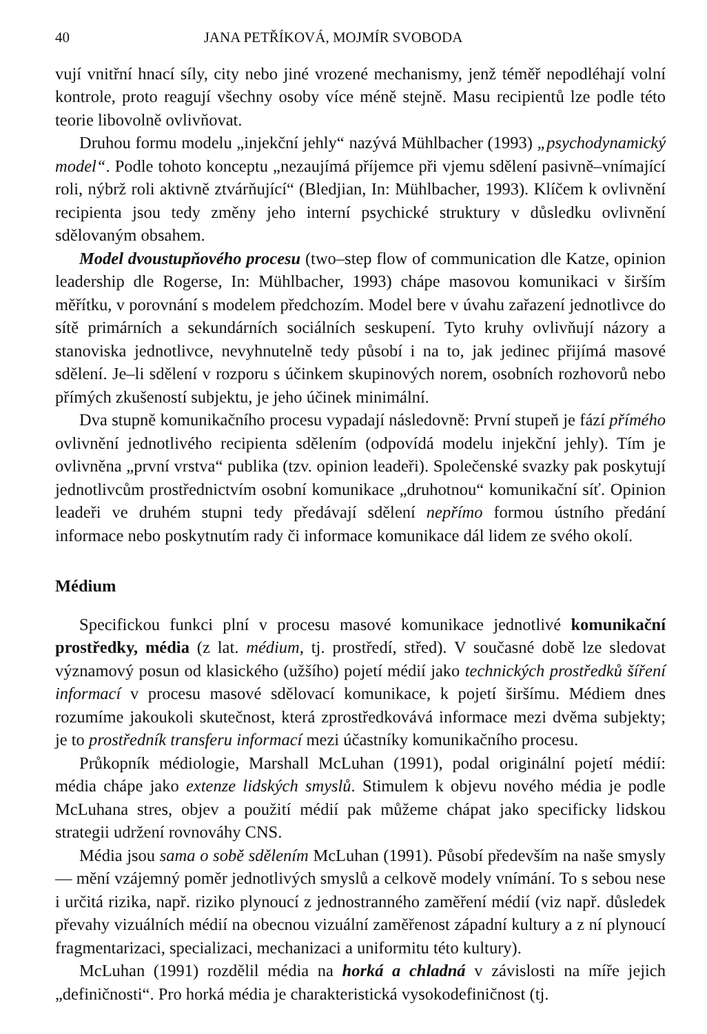40 JANA PETŘÍKOVÁ, MOJMÍR SVOBODA
vují vnitřní hnací síly, city nebo jiné vrozené mechanismy, jenž téměř nepodléhají volní kontrole, proto reagují všechny osoby více méně stejně. Masu recipientů lze podle této teorie libovolně ovlivňovat.
Druhou formu modelu „injekční jehly“ nazývá Mühlbacher (1993) „psychodynamický model“. Podle tohoto konceptu „nezaujímá příjemce při vjemu sdělení pasivně–vnímající roli, nýbrž roli aktivně ztvárňující“ (Bledjian, In: Mühlbacher, 1993). Klíčem k ovlivnění recipienta jsou tedy změny jeho interní psychické struktury v důsledku ovlivnění sdělovaným obsahem.
Model dvoustupňového procesu (two–step flow of communication dle Katze, opinion leadership dle Rogerse, In: Mühlbacher, 1993) chápe masovou komunikaci v širším měřítku, v porovnání s modelem předchozím. Model bere v úvahu zařazení jednotlivce do sítě primárních a sekundárních sociálních seskupení. Tyto kruhy ovlivňují názory a stanoviska jednotlivce, nevyhnutelně tedy působí i na to, jak jedinec přijímá masové sdělení. Je–li sdělení v rozporu s účinkem skupinových norem, osobních rozhovorů nebo přímých zkušeností subjektu, je jeho účinek minimální.
Dva stupně komunikačního procesu vypadají následovně: První stupeň je fází přímého ovlivnění jednotlivého recipienta sdělením (odpovídá modelu injekční jehly). Tím je ovlivněna „první vrstva“ publika (tzv. opinion leadeři). Společenské svazky pak poskytují jednotlivcům prostřednictvím osobní komunikace „druhotnou“ komunikační síť. Opinion leadeři ve druhém stupni tedy předávají sdělení nepřímo formou ústního předání informace nebo poskytnutím rady či informace komunikace dál lidem ze svého okolí.
Médium
Specifickou funkci plní v procesu masové komunikace jednotlivé komunikační prostředky, média (z lat. médium, tj. prostředí, střed). V současné době lze sledovat významový posun od klasického (užšího) pojetí médií jako technických prostředků šíření informací v procesu masové sdělovací komunikace, k pojetí širšímu. Médiem dnes rozumíme jakoukoli skutečnost, která zprostředkovává informace mezi dvěma subjekty; je to prostředník transferu informací mezi účastníky komunikačního procesu.
Průkopník médiologie, Marshall McLuhan (1991), podal originální pojetí médií: média chápe jako extenze lidských smyslů. Stimulem k objevu nového média je podle McLuhana stres, objev a použití médií pak můžeme chápat jako specificky lidskou strategii udržení rovnováhy CNS.
Média jsou sama o sobě sdělením McLuhan (1991). Působí především na naše smysly — mění vzájemný poměr jednotlivých smyslů a celkově modely vnímání. To s sebou nese i určitá rizika, např. riziko plynoucí z jednostranného zaměření médií (viz např. důsledek převahy vizuálních médií na obecnou vizuální zaměřenost západní kultury a z ní plynoucí fragmentarizaci, specializaci, mechanizaci a uniformitu této kultury).
McLuhan (1991) rozdělil média na horká a chladná v závislosti na míře jejich „definičnosti“. Pro horká média je charakteristická vysokodefiničnost (tj.